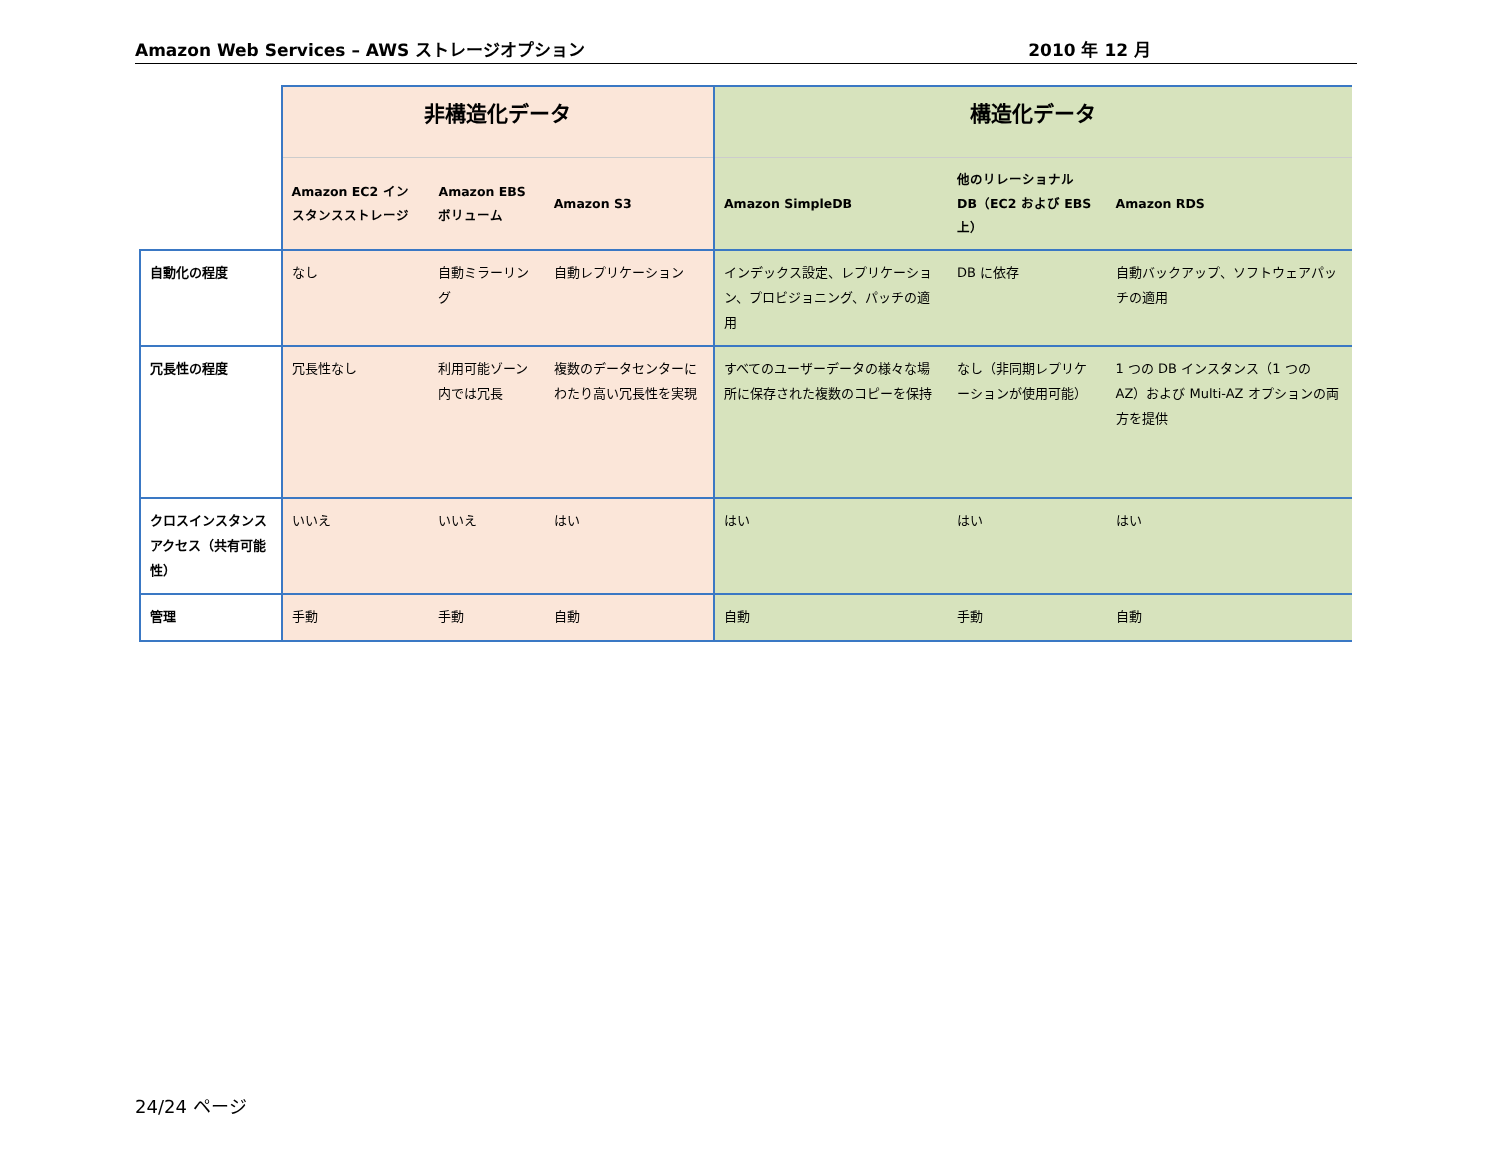Amazon Web Services – AWS ストレージオプション 2010 年 12 月
| | 非構造化データ | | | 構造化データ | | |
| | Amazon EC2 インスタンスストレージ | Amazon EBS ボリューム | Amazon S3 | Amazon SimpleDB | 他のリレーショナル DB（EC2 および EBS 上） | Amazon RDS |
| 自動化の程度 | なし | 自動ミラーリング | 自動レプリケーション | インデックス設定、レプリケーション、プロビジョニング、パッチの適用 | DB に依存 | 自動バックアップ、ソフトウェアパッチの適用 |
| 冗長性の程度 | 冗長性なし | 利用可能ゾーン内では冗長 | 複数のデータセンターにわたり高い冗長性を実現 | すべてのユーザーデータの様々な場所に保存された複数のコピーを保持 | なし（非同期レプリケーションが使用可能） | 1 つの DB インスタンス（1 つの AZ）および Multi-AZ オプションの両方を提供 |
| クロスインスタンスアクセス（共有可能性） | いいえ | いいえ | はい | はい | はい | はい |
| 管理 | 手動 | 手動 | 自動 | 自動 | 手動 | 自動 |
24/24 ページ